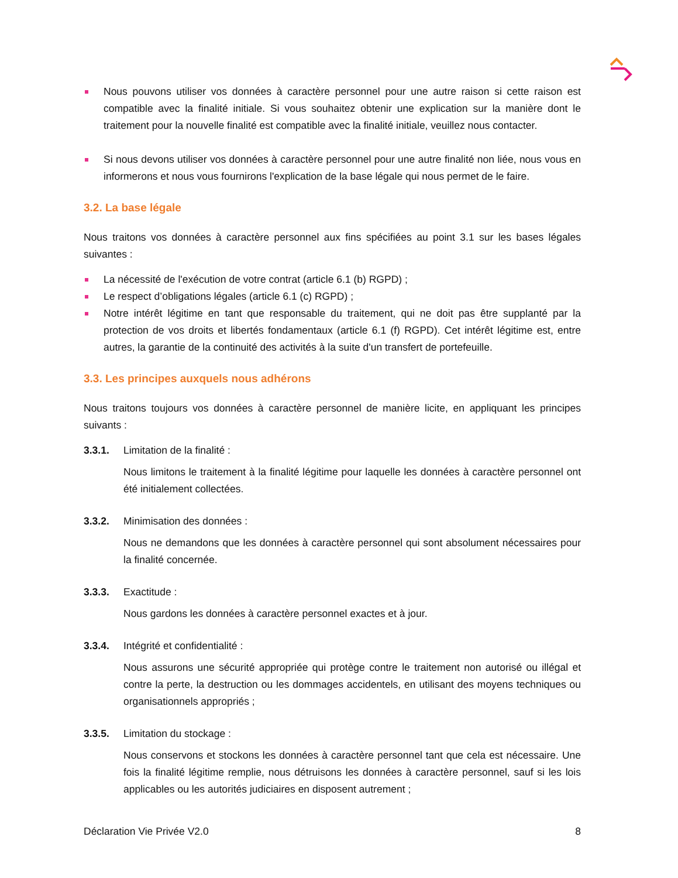Nous pouvons utiliser vos données à caractère personnel pour une autre raison si cette raison est compatible avec la finalité initiale. Si vous souhaitez obtenir une explication sur la manière dont le traitement pour la nouvelle finalité est compatible avec la finalité initiale, veuillez nous contacter.
Si nous devons utiliser vos données à caractère personnel pour une autre finalité non liée, nous vous en informerons et nous vous fournirons l'explication de la base légale qui nous permet de le faire.
3.2. La base légale
Nous traitons vos données à caractère personnel aux fins spécifiées au point 3.1 sur les bases légales suivantes :
La nécessité de l'exécution de votre contrat (article 6.1 (b) RGPD) ;
Le respect d’obligations légales (article 6.1 (c) RGPD) ;
Notre intérêt légitime en tant que responsable du traitement, qui ne doit pas être supplanté par la protection de vos droits et libertés fondamentaux (article 6.1 (f) RGPD). Cet intérêt légitime est, entre autres, la garantie de la continuité des activités à la suite d'un transfert de portefeuille.
3.3. Les principes auxquels nous adhérons
Nous traitons toujours vos données à caractère personnel de manière licite, en appliquant les principes suivants :
3.3.1. Limitation de la finalité :
Nous limitons le traitement à la finalité légitime pour laquelle les données à caractère personnel ont été initialement collectées.
3.3.2. Minimisation des données :
Nous ne demandons que les données à caractère personnel qui sont absolument nécessaires pour la finalité concernée.
3.3.3. Exactitude :
Nous gardons les données à caractère personnel exactes et à jour.
3.3.4. Intégrité et confidentialité :
Nous assurons une sécurité appropriée qui protège contre le traitement non autorisé ou illégal et contre la perte, la destruction ou les dommages accidentels, en utilisant des moyens techniques ou organisationnels appropriés ;
3.3.5. Limitation du stockage :
Nous conservons et stockons les données à caractère personnel tant que cela est nécessaire. Une fois la finalité légitime remplie, nous détruisons les données à caractère personnel, sauf si les lois applicables ou les autorités judiciaires en disposent autrement ;
Déclaration Vie Privée V2.0 8